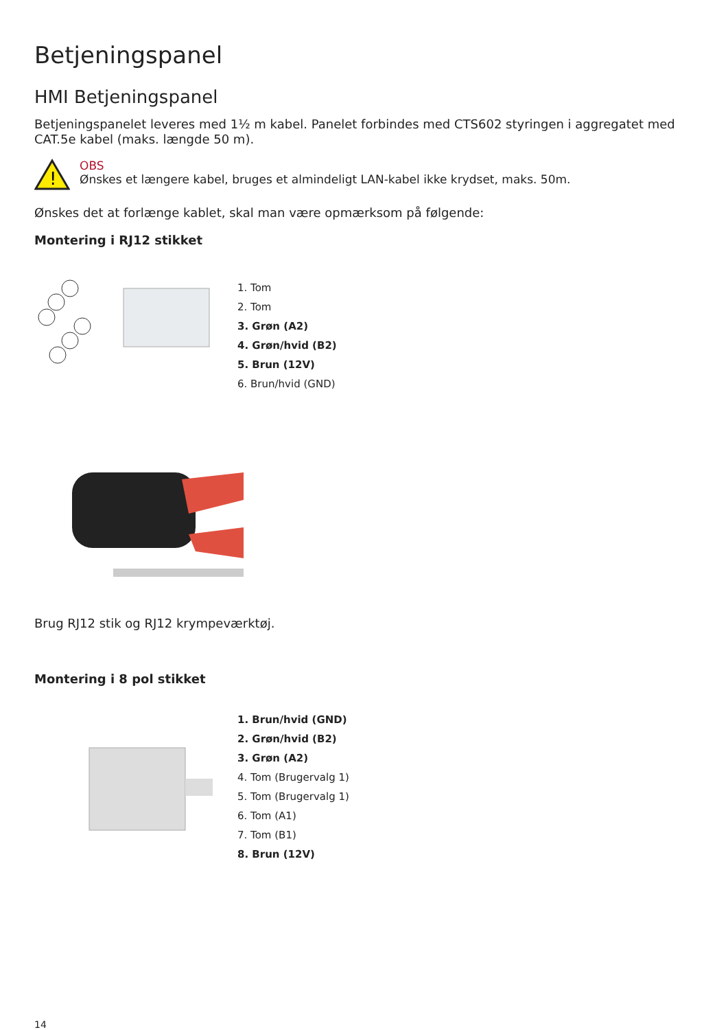Betjeningspanel
HMI Betjeningspanel
Betjeningspanelet leveres med 1½ m kabel. Panelet forbindes med CTS602 styringen i aggregatet med CAT.5e kabel (maks. længde 50 m).
!
OBS
Ønskes et længere kabel, bruges et almindeligt LAN-kabel ikke krydset, maks. 50m.
Ønskes det at forlænge kablet, skal man være opmærksom på følgende:
Montering i RJ12 stikket
1. Tom
2. Tom
3. Grøn (A2)
4. Grøn/hvid (B2)
5. Brun (12V)
6. Brun/hvid (GND)
Brug RJ12 stik og RJ12 krympeværktøj.
Montering i 8 pol stikket
1. Brun/hvid (GND)
2. Grøn/hvid (B2)
3. Grøn (A2)
4. Tom (Brugervalg 1)
5. Tom (Brugervalg 1)
6. Tom (A1)
7. Tom (B1)
8. Brun (12V)
14